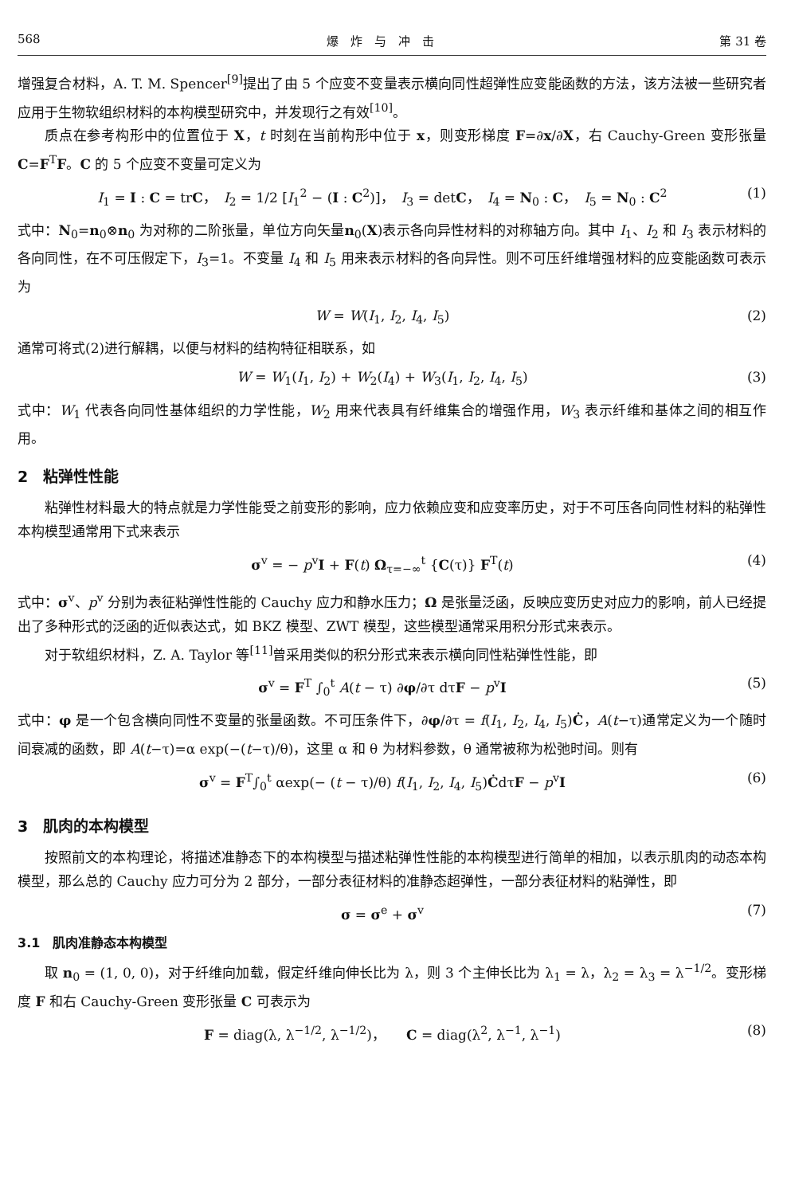568 爆　炸　与　冲　击 第 31 卷
增强复合材料，A. T. M. Spencer<sup>[9]</sup>提出了由 5 个应变不变量表示横向同性超弹性应变能函数的方法，该方法被一些研究者应用于生物软组织材料的本构模型研究中，并发现行之有效<sup>[10]</sup>。
质点在参考构形中的位置位于 X，t 时刻在当前构形中位于 x，则变形梯度 F=∂x/∂X，右 Cauchy-Green 变形张量 C=F<sup>T</sup>F。C 的 5 个应变不变量可定义为
I<sub>1</sub> = I : C = trC，　I<sub>2</sub> = 1/2 [I<sub>1</sub><sup>2</sup> − (I : C<sup>2</sup>)]，　I<sub>3</sub> = detC，　I<sub>4</sub> = N<sub>0</sub> : C，　I<sub>5</sub> = N<sub>0</sub> : C<sup>2</sup> (1)
式中：N<sub>0</sub>=n<sub>0</sub>⊗n<sub>0</sub> 为对称的二阶张量，单位方向矢量n<sub>0</sub>(X)表示各向异性材料的对称轴方向。其中 I<sub>1</sub>、I<sub>2</sub> 和 I<sub>3</sub> 表示材料的各向同性，在不可压假定下，I<sub>3</sub>=1。不变量 I<sub>4</sub> 和 I<sub>5</sub> 用来表示材料的各向异性。则不可压纤维增强材料的应变能函数可表示为
W = W(I<sub>1</sub>, I<sub>2</sub>, I<sub>4</sub>, I<sub>5</sub>) (2)
通常可将式(2)进行解耦，以便与材料的结构特征相联系，如
W = W<sub>1</sub>(I<sub>1</sub>, I<sub>2</sub>) + W<sub>2</sub>(I<sub>4</sub>) + W<sub>3</sub>(I<sub>1</sub>, I<sub>2</sub>, I<sub>4</sub>, I<sub>5</sub>) (3)
式中：W<sub>1</sub> 代表各向同性基体组织的力学性能，W<sub>2</sub> 用来代表具有纤维集合的增强作用，W<sub>3</sub> 表示纤维和基体之间的相互作用。
2　粘弹性性能
粘弹性材料最大的特点就是力学性能受之前变形的影响，应力依赖应变和应变率历史，对于不可压各向同性材料的粘弹性本构模型通常用下式来表示
σ<sup>v</sup> = − p<sup>v</sup>I + F(t) Ω<sub>τ=−∞</sub><sup>t</sup> {C(τ)} F<sup>T</sup>(t) (4)
式中：σ<sup>v</sup>、p<sup>v</sup> 分别为表征粘弹性性能的 Cauchy 应力和静水压力；Ω 是张量泛函，反映应变历史对应力的影响，前人已经提出了多种形式的泛函的近似表达式，如 BKZ 模型、ZWT 模型，这些模型通常采用积分形式来表示。
对于软组织材料，Z. A. Taylor 等<sup>[11]</sup>曾采用类似的积分形式来表示横向同性粘弹性性能，即
σ<sup>v</sup> = F<sup>T</sup> ∫<sub>0</sub><sup>t</sup> A(t − τ) ∂φ/∂τ dτF − p<sup>v</sup>I (5)
式中：φ 是一个包含横向同性不变量的张量函数。不可压条件下，∂φ/∂τ = f(I<sub>1</sub>, I<sub>2</sub>, I<sub>4</sub>, I<sub>5</sub>)Ċ，A(t−τ)通常定义为一个随时间衰减的函数，即 A(t−τ)=α exp(−(t−τ)/θ)，这里 α 和 θ 为材料参数，θ 通常被称为松弛时间。则有
σ<sup>v</sup> = F<sup>T</sup>∫<sub>0</sub><sup>t</sup> αexp(− (t − τ)/θ) f(I<sub>1</sub>, I<sub>2</sub>, I<sub>4</sub>, I<sub>5</sub>)ĊdτF − p<sup>v</sup>I (6)
3　肌肉的本构模型
按照前文的本构理论，将描述准静态下的本构模型与描述粘弹性性能的本构模型进行简单的相加，以表示肌肉的动态本构模型，那么总的 Cauchy 应力可分为 2 部分，一部分表征材料的准静态超弹性，一部分表征材料的粘弹性，即
σ = σ<sup>e</sup> + σ<sup>v</sup> (7)
3.1　肌肉准静态本构模型
取 n<sub>0</sub> = (1, 0, 0)，对于纤维向加载，假定纤维向伸长比为 λ，则 3 个主伸长比为 λ<sub>1</sub> = λ，λ<sub>2</sub> = λ<sub>3</sub> = λ<sup>−1/2</sup>。变形梯度 F 和右 Cauchy-Green 变形张量 C 可表示为
F = diag(λ, λ<sup>−1/2</sup>, λ<sup>−1/2</sup>)，　　C = diag(λ<sup>2</sup>, λ<sup>−1</sup>, λ<sup>−1</sup>) (8)